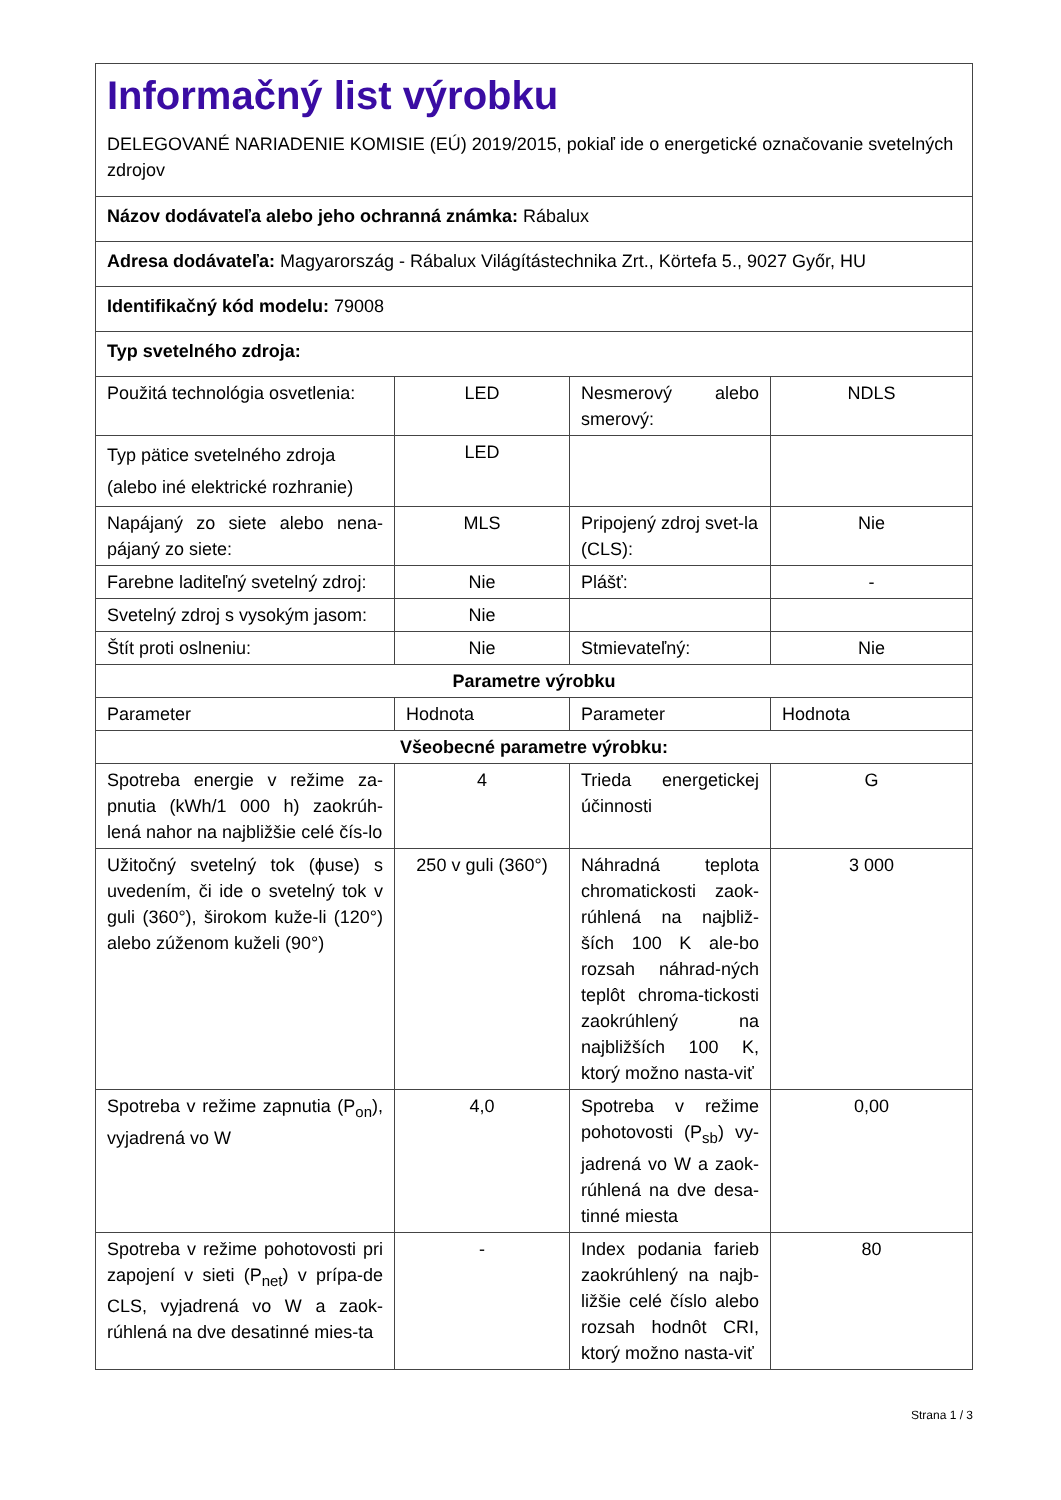| Informačný list výrobku DELEGOVANÉ NARIADENIE KOMISIE (EÚ) 2019/2015, pokiaľ ide o energetické označovanie svetelných zdrojov | | | |
| Názov dodávateľa alebo jeho ochranná známka: Rábalux | | | |
| Adresa dodávateľa: Magyarország - Rábalux Világítástechnika Zrt., Körtefa 5., 9027 Győr, HU | | | |
| Identifikačný kód modelu: 79008 | | | |
| Typ svetelného zdroja: | | | |
| Použitá technológia osvetlenia: | LED | Nesmerový alebo smerový: | NDLS |
| Typ pätice svetelného zdroja (alebo iné elektrické rozhranie) | LED | | |
| Napájaný zo siete alebo nena-pájaný zo siete: | MLS | Pripojený zdroj svet-la (CLS): | Nie |
| Farebne laditeľný svetelný zdroj: | Nie | Plášť: | - |
| Svetelný zdroj s vysokým jasom: | Nie | | |
| Štít proti oslneniu: | Nie | Stmievateľný: | Nie |
| Parametre výrobku | | | |
| Parameter | Hodnota | Parameter | Hodnota |
| Všeobecné parametre výrobku: | | | |
| Spotreba energie v režime za-pnutia (kWh/1 000 h) zaokrúh-lená nahor na najbližšie celé čís-lo | 4 | Trieda energetickej účinnosti | G |
| Užitočný svetelný tok (ɸuse) s uvedením, či ide o svetelný tok v guli (360°), širokom kuže-li (120°) alebo zúženom kuželi (90°) | 250 v guli (360°) | Náhradná teplota chromatickosti zaok-rúhlená na najbliž-ších 100 K ale-bo rozsah náhrad-ných teplôt chroma-tickosti zaokrúhlený na najbližších 100 K, ktorý možno nasta-viť | 3 000 |
| Spotreba v režime zapnutia (P<sub>on</sub>), vyjadrená vo W | 4,0 | Spotreba v režime pohotovosti (P<sub>sb</sub>) vy-jadrená vo W a zaok-rúhlená na dve desa-tinné miesta | 0,00 |
| Spotreba v režime pohotovosti pri zapojení v sieti (P<sub>net</sub>) v prípa-de CLS, vyjadrená vo W a zaok-rúhlená na dve desatinné mies-ta | - | Index podania farieb zaokrúhlený na najb-ližšie celé číslo alebo rozsah hodnôt CRI, ktorý možno nasta-viť | 80 |
Strana 1 / 3